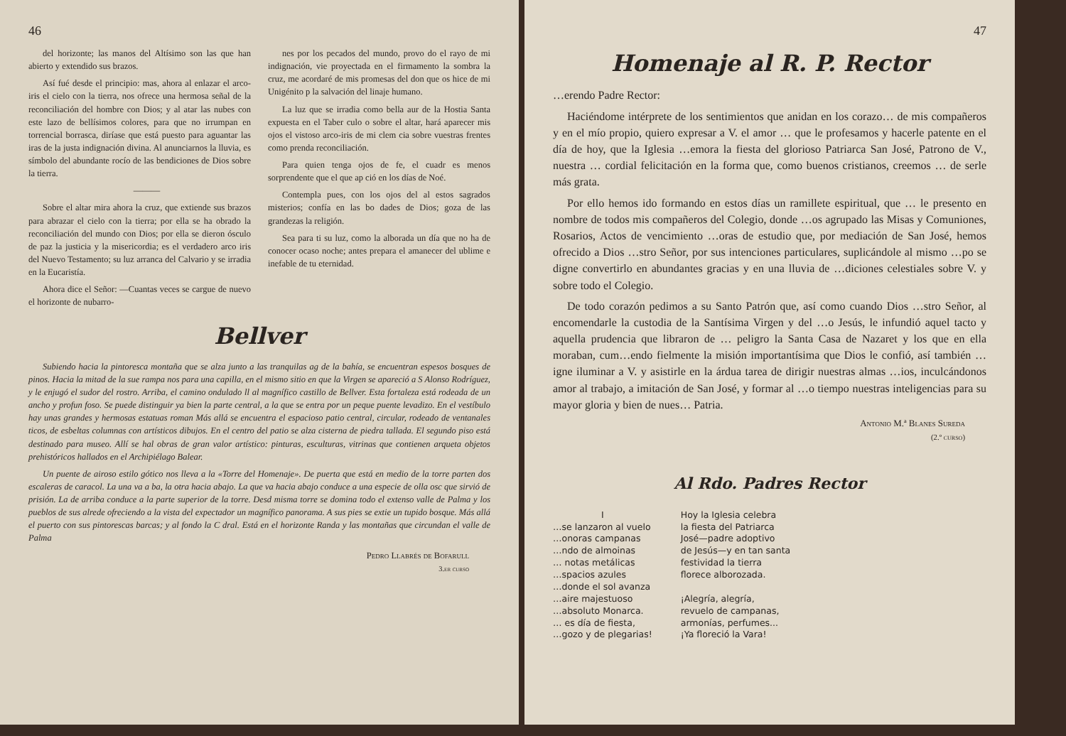46
del horizonte; las manos del Altísimo son las que han abierto y extendido sus brazos.
Así fué desde el principio: mas, ahora al enlazar el arco-iris el cielo con la tierra, nos ofrece una hermosa señal de la reconciliación del hombre con Dios; y al atar las nubes con este lazo de bellísimos colores, para que no irrumpan en torrencial borrasca, diríase que está puesto para aguantar las iras de la justa indignación divina. Al anunciarnos la lluvia, es símbolo del abundante rocío de las bendiciones de Dios sobre la tierra.
———
Sobre el altar mira ahora la cruz, que extiende sus brazos para abrazar el cielo con la tierra; por ella se ha obrado la reconciliación del mundo con Dios; por ella se dieron ósculo de paz la justicia y la misericordia; es el verdadero arco iris del Nuevo Testamento; su luz arranca del Calvario y se irradia en la Eucaristía.
Ahora dice el Señor: —Cuantas veces se cargue de nuevo el horizonte de nubarro-
nes por los pecados del mundo, provo do el rayo de mi indignación, vie proyectada en el firmamento la sombra la cruz, me acordaré de mis promesas del don que os hice de mi Unigénito p la salvación del linaje humano.
La luz que se irradia como bella aur de la Hostia Santa expuesta en el Taber culo o sobre el altar, hará aparecer mis ojos el vistoso arco-iris de mi clem cia sobre vuestras frentes como prenda reconciliación.
Para quien tenga ojos de fe, el cuadr es menos sorprendente que el que ap ció en los días de Noé.
Contempla pues, con los ojos del al estos sagrados misterios; confía en las bo dades de Dios; goza de las grandezas la religión.
Sea para ti su luz, como la alborada un día que no ha de conocer ocaso noche; antes prepara el amanecer del ublime e inefable de tu eternidad.
Bellver
Subiendo hacia la pintoresca montaña que se alza junto a las tranquilas ag de la bahía, se encuentran espesos bosques de pinos. Hacia la mitad de la sue rampa nos para una capilla, en el mismo sitio en que la Virgen se apareció a S Alonso Rodríguez, y le enjugó el sudor del rostro. Arriba, el camino ondulado ll al magnífico castillo de Bellver. Esta fortaleza está rodeada de un ancho y profun foso. Se puede distinguir ya bien la parte central, a la que se entra por un peque puente levadizo. En el vestíbulo hay unas grandes y hermosas estatuas roman Más allá se encuentra el espacioso patio central, circular, rodeado de ventanales ticos, de esbeltas columnas con artísticos dibujos. En el centro del patio se alza cisterna de piedra tallada. El segundo piso está destinado para museo. Allí se hal obras de gran valor artístico: pinturas, esculturas, vitrinas que contienen arqueta objetos prehistóricos hallados en el Archipiélago Balear.
Un puente de airoso estilo gótico nos lleva a la «Torre del Homenaje». De puerta que está en medio de la torre parten dos escaleras de caracol. La una va a ba, la otra hacia abajo. La que va hacia abajo conduce a una especie de olla osc que sirvió de prisión. La de arriba conduce a la parte superior de la torre. Desd misma torre se domina todo el extenso valle de Palma y los pueblos de sus alrede ofreciendo a la vista del expectador un magnífico panorama. A sus pies se extie un tupido bosque. Más allá el puerto con sus pintorescas barcas; y al fondo la C dral. Está en el horizonte Randa y las montañas que circundan el valle de Palma
Pedro Llabrés de Bofarull
3.er curso
47
Homenaje al R. P. Rector
…erendo Padre Rector:
Haciéndome intérprete de los sentimientos que anidan en los corazo… de mis compañeros y en el mío propio, quiero expresar a V. el amor … que le profesamos y hacerle patente en el día de hoy, que la Iglesia …emora la fiesta del glorioso Patriarca San José, Patrono de V., nuestra … cordial felicitación en la forma que, como buenos cristianos, creemos … de serle más grata.
Por ello hemos ido formando en estos días un ramillete espiritual, que … le presento en nombre de todos mis compañeros del Colegio, donde …os agrupado las Misas y Comuniones, Rosarios, Actos de vencimiento …oras de estudio que, por mediación de San José, hemos ofrecido a Dios …stro Señor, por sus intenciones particulares, suplicándole al mismo …po se digne convertirlo en abundantes gracias y en una lluvia de …diciones celestiales sobre V. y sobre todo el Colegio.
De todo corazón pedimos a su Santo Patrón que, así como cuando Dios …stro Señor, al encomendarle la custodia de la Santísima Virgen y del …o Jesús, le infundió aquel tacto y aquella prudencia que libraron de … peligro la Santa Casa de Nazaret y los que en ella moraban, cum…endo fielmente la misión importantísima que Dios le confió, así también …igne iluminar a V. y asistirle en la árdua tarea de dirigir nuestras almas …ios, inculcándonos amor al trabajo, a imitación de San José, y formar al …o tiempo nuestras inteligencias para su mayor gloria y bien de nues… Patria.
Antonio M.ª Blanes Sureda
(2.º curso)
Al Rdo. Padres Rector
I
…se lanzaron al vuelo
…onoras campanas
…ndo de almoinas
… notas metálicas
…spacios azules
…donde el sol avanza
…aire majestuoso
…absoluto Monarca.
… es día de fiesta,
…gozo y de plegarias!
Hoy la Iglesia celebra
la fiesta del Patriarca
José—padre adoptivo
de Jesús—y en tan santa
festividad la tierra
florece alborozada.
¡Alegría, alegría,
revuelo de campanas,
armonías, perfumes...
¡Ya floreció la Vara!